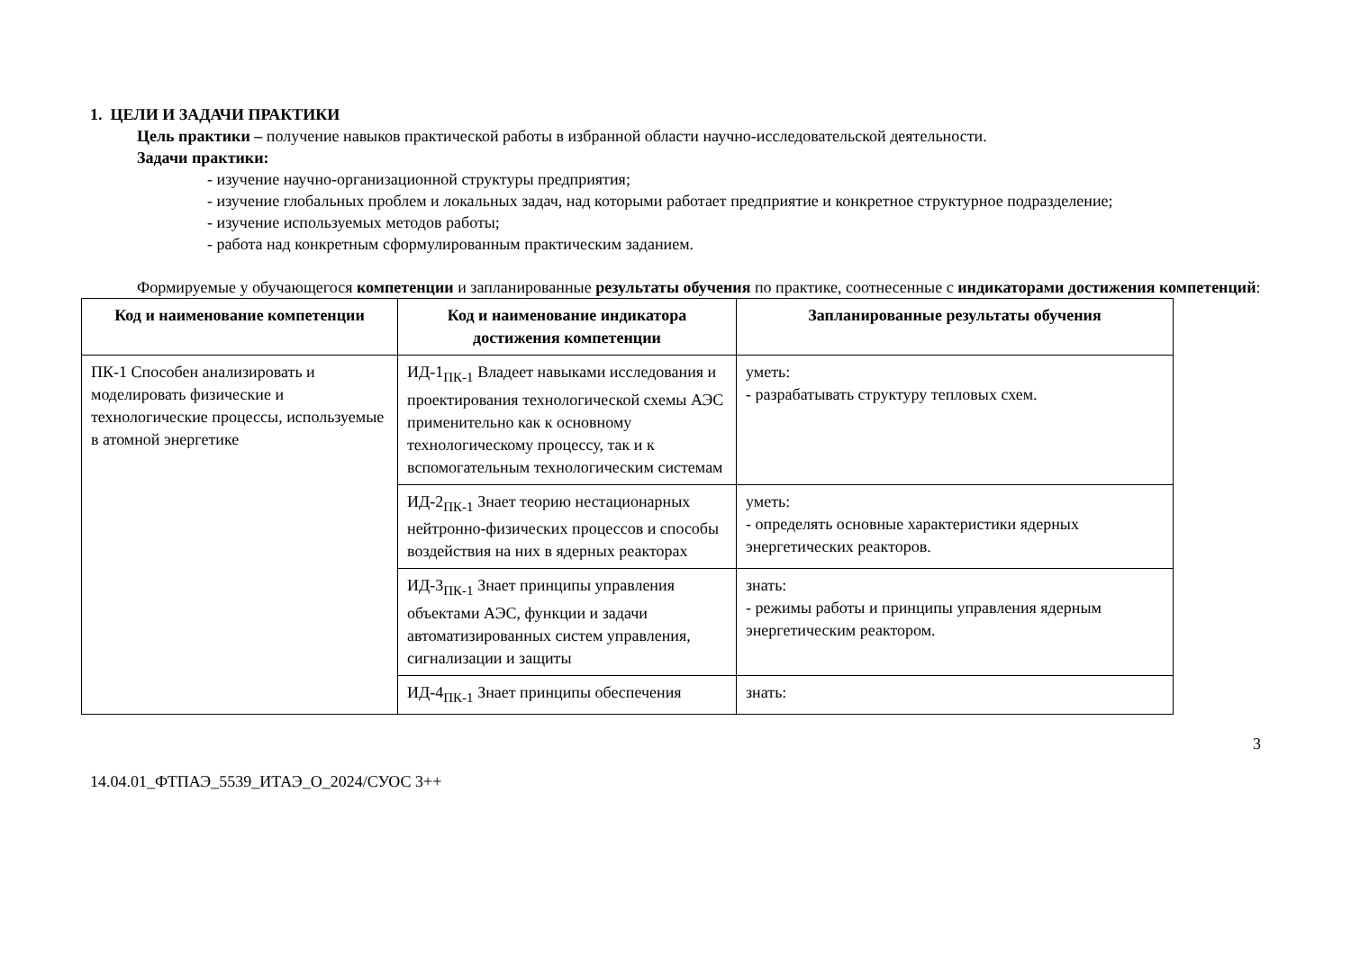1. ЦЕЛИ И ЗАДАЧИ ПРАКТИКИ
Цель практики – получение навыков практической работы в избранной области научно-исследовательской деятельности.
Задачи практики:
- изучение научно-организационной структуры предприятия;
- изучение глобальных проблем и локальных задач, над которыми работает предприятие и конкретное структурное подразделение;
- изучение используемых методов работы;
- работа над конкретным сформулированным практическим заданием.
Формируемые у обучающегося компетенции и запланированные результаты обучения по практике, соотнесенные с индикаторами достижения компетенций:
| Код и наименование компетенции | Код и наименование индикатора достижения компетенции | Запланированные результаты обучения |
| --- | --- | --- |
| ПК-1 Способен анализировать и моделировать физические и технологические процессы, используемые в атомной энергетике | ИД-1<sub>ПК-1</sub> Владеет навыками исследования и проектирования технологической схемы АЭС применительно как к основному технологическому процессу, так и к вспомогательным технологическим системам | уметь: - разрабатывать структуру тепловых схем. |
| | ИД-2<sub>ПК-1</sub> Знает теорию нестационарных нейтронно-физических процессов и способы воздействия на них в ядерных реакторах | уметь: - определять основные характеристики ядерных энергетических реакторов. |
| | ИД-3<sub>ПК-1</sub> Знает принципы управления объектами АЭС, функции и задачи автоматизированных систем управления, сигнализации и защиты | знать: - режимы работы и принципы управления ядерным энергетическим реактором. |
| | ИД-4<sub>ПК-1</sub> Знает принципы обеспечения | знать: |
3
14.04.01_ФТПАЭ_5539_ИТАЭ_О_2024/СУОС 3++